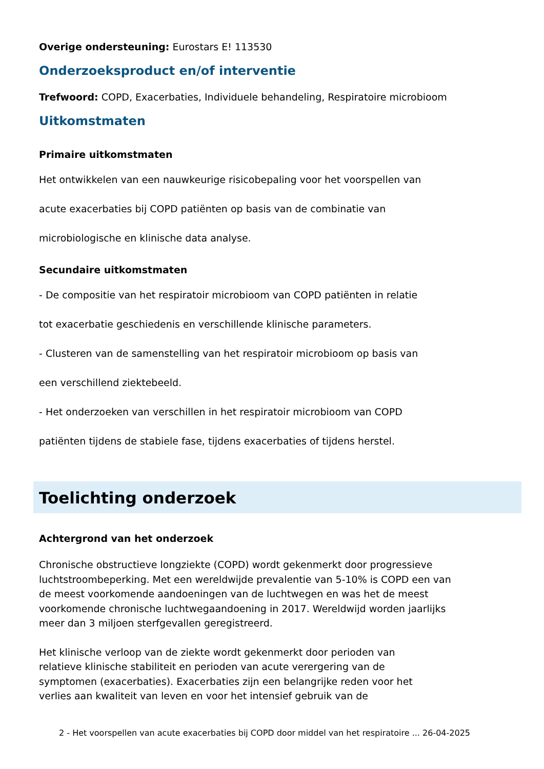Overige ondersteuning: Eurostars E! 113530
Onderzoeksproduct en/of interventie
Trefwoord: COPD, Exacerbaties, Individuele behandeling, Respiratoire microbioom
Uitkomstmaten
Primaire uitkomstmaten
Het ontwikkelen van een nauwkeurige risicobepaling voor het voorspellen van
acute exacerbaties bij COPD patiënten op basis van de combinatie van
microbiologische en klinische data analyse.
Secundaire uitkomstmaten
- De compositie van het respiratoir microbioom van COPD patiënten in relatie
tot exacerbatie geschiedenis en verschillende klinische parameters.
- Clusteren van de samenstelling van het respiratoir microbioom op basis van
een verschillend ziektebeeld.
- Het onderzoeken van verschillen in het respiratoir microbioom van COPD
patiënten tijdens de stabiele fase, tijdens exacerbaties of tijdens herstel.
Toelichting onderzoek
Achtergrond van het onderzoek
Chronische obstructieve longziekte (COPD) wordt gekenmerkt door progressieve luchtstroombeperking. Met een wereldwijde prevalentie van 5-10% is COPD een van de meest voorkomende aandoeningen van de luchtwegen en was het de meest voorkomende chronische luchtwegaandoening in 2017. Wereldwijd worden jaarlijks meer dan 3 miljoen sterfgevallen geregistreerd.
Het klinische verloop van de ziekte wordt gekenmerkt door perioden van
relatieve klinische stabiliteit en perioden van acute verergering van de
symptomen (exacerbaties). Exacerbaties zijn een belangrijke reden voor het
verlies aan kwaliteit van leven en voor het intensief gebruik van de
2 - Het voorspellen van acute exacerbaties bij COPD door middel van het respiratoire ... 26-04-2025